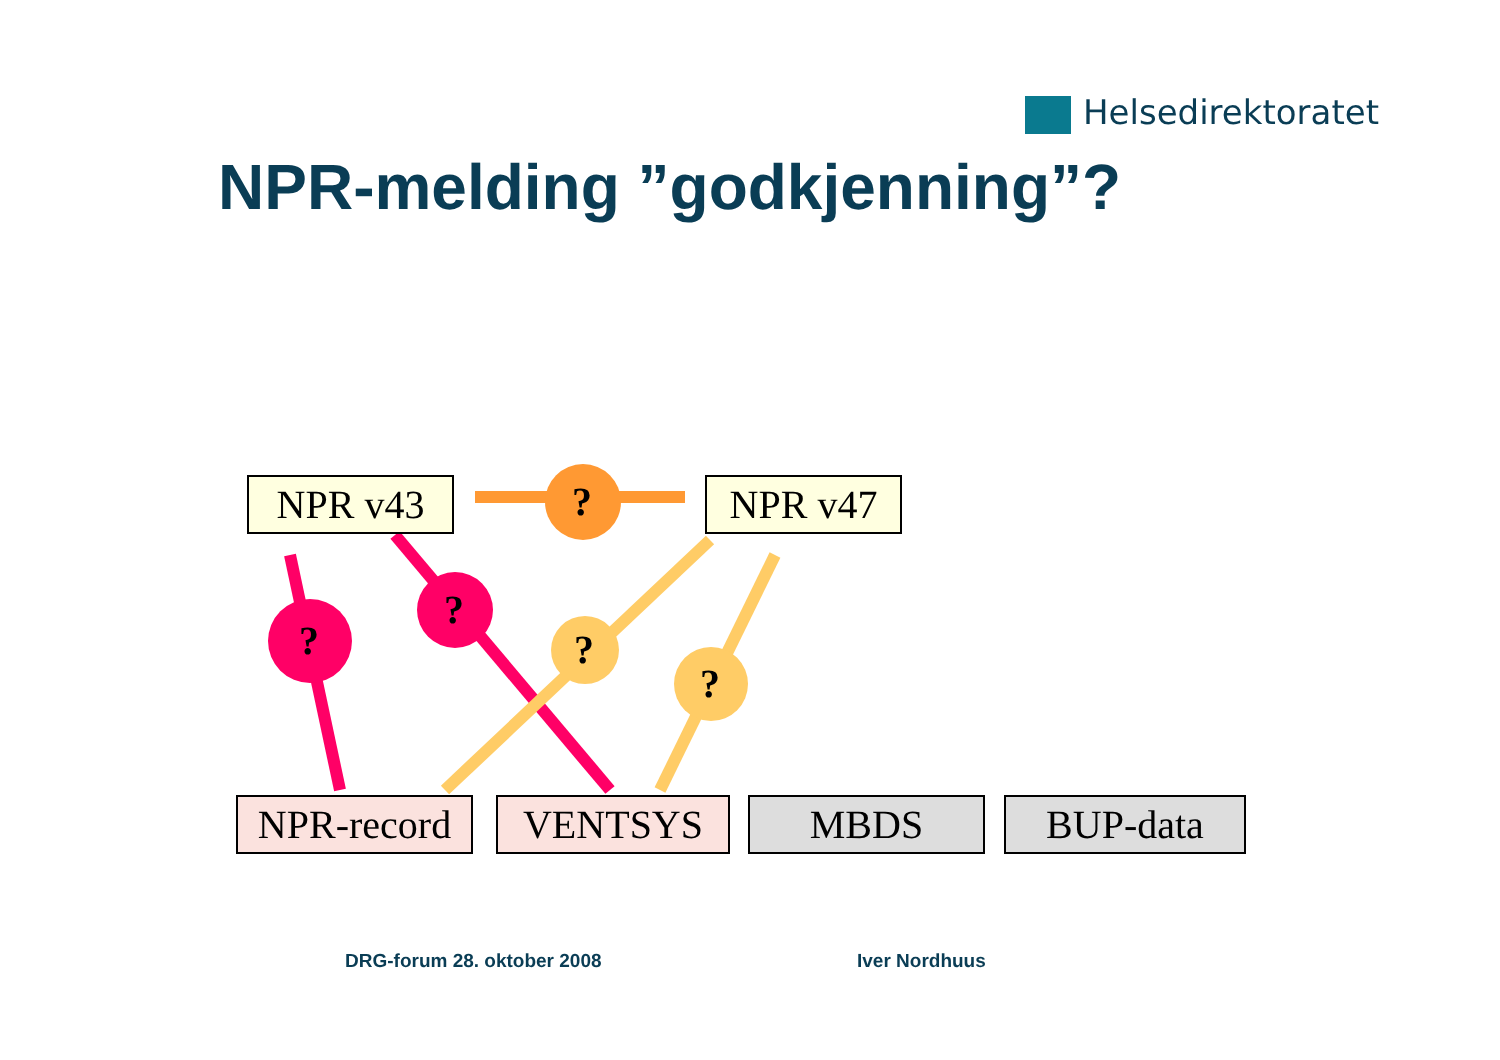Helsedirektoratet
NPR-melding ”godkjenning”?
NPR v43 NPR v47
?
?
?
?
?
NPR-record
VENTSYS MBDS BUP-data
DRG-forum 28. oktober 2008 Iver Nordhuus